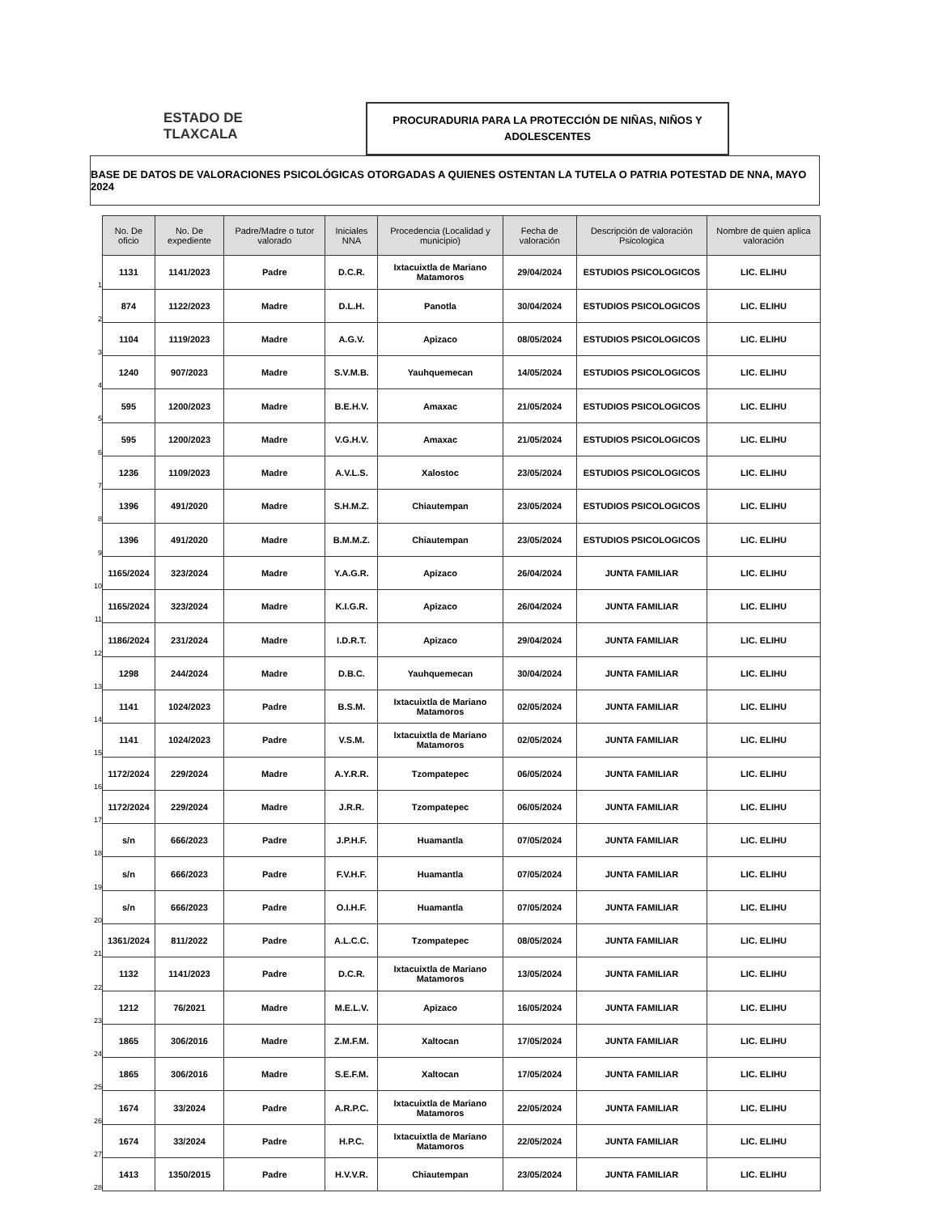ESTADO DE
TLAXCALA
PROCURADURIA PARA LA PROTECCIÓN DE NIÑAS, NIÑOS Y
ADOLESCENTES
BASE DE DATOS DE VALORACIONES PSICOLÓGICAS OTORGADAS A QUIENES OSTENTAN LA TUTELA O PATRIA POTESTAD DE NNA, MAYO 2024
1
2
3
4
5
6
7
8
9
10
11
12
13
14
15
16
17
18
19
20
21
22
23
24
25
26
27
28
| No. De oficio | No. De expediente | Padre/Madre o tutor valorado | Iniciales NNA | Procedencia (Localidad y municipio) | Fecha de valoración | Descripción de valoración Psicologica | Nombre de quien aplica valoración |
| --- | --- | --- | --- | --- | --- | --- | --- |
| 1131 | 1141/2023 | Padre | D.C.R. | Ixtacuixtla de Mariano Matamoros | 29/04/2024 | ESTUDIOS PSICOLOGICOS | LIC. ELIHU |
| 874 | 1122/2023 | Madre | D.L.H. | Panotla | 30/04/2024 | ESTUDIOS PSICOLOGICOS | LIC. ELIHU |
| 1104 | 1119/2023 | Madre | A.G.V. | Apizaco | 08/05/2024 | ESTUDIOS PSICOLOGICOS | LIC. ELIHU |
| 1240 | 907/2023 | Madre | S.V.M.B. | Yauhquemecan | 14/05/2024 | ESTUDIOS PSICOLOGICOS | LIC. ELIHU |
| 595 | 1200/2023 | Madre | B.E.H.V. | Amaxac | 21/05/2024 | ESTUDIOS PSICOLOGICOS | LIC. ELIHU |
| 595 | 1200/2023 | Madre | V.G.H.V. | Amaxac | 21/05/2024 | ESTUDIOS PSICOLOGICOS | LIC. ELIHU |
| 1236 | 1109/2023 | Madre | A.V.L.S. | Xalostoc | 23/05/2024 | ESTUDIOS PSICOLOGICOS | LIC. ELIHU |
| 1396 | 491/2020 | Madre | S.H.M.Z. | Chiautempan | 23/05/2024 | ESTUDIOS PSICOLOGICOS | LIC. ELIHU |
| 1396 | 491/2020 | Madre | B.M.M.Z. | Chiautempan | 23/05/2024 | ESTUDIOS PSICOLOGICOS | LIC. ELIHU |
| 1165/2024 | 323/2024 | Madre | Y.A.G.R. | Apizaco | 26/04/2024 | JUNTA FAMILIAR | LIC. ELIHU |
| 1165/2024 | 323/2024 | Madre | K.I.G.R. | Apizaco | 26/04/2024 | JUNTA FAMILIAR | LIC. ELIHU |
| 1186/2024 | 231/2024 | Madre | I.D.R.T. | Apizaco | 29/04/2024 | JUNTA FAMILIAR | LIC. ELIHU |
| 1298 | 244/2024 | Madre | D.B.C. | Yauhquemecan | 30/04/2024 | JUNTA FAMILIAR | LIC. ELIHU |
| 1141 | 1024/2023 | Padre | B.S.M. | Ixtacuixtla de Mariano Matamoros | 02/05/2024 | JUNTA FAMILIAR | LIC. ELIHU |
| 1141 | 1024/2023 | Padre | V.S.M. | Ixtacuixtla de Mariano Matamoros | 02/05/2024 | JUNTA FAMILIAR | LIC. ELIHU |
| 1172/2024 | 229/2024 | Madre | A.Y.R.R. | Tzompatepec | 06/05/2024 | JUNTA FAMILIAR | LIC. ELIHU |
| 1172/2024 | 229/2024 | Madre | J.R.R. | Tzompatepec | 06/05/2024 | JUNTA FAMILIAR | LIC. ELIHU |
| s/n | 666/2023 | Padre | J.P.H.F. | Huamantla | 07/05/2024 | JUNTA FAMILIAR | LIC. ELIHU |
| s/n | 666/2023 | Padre | F.V.H.F. | Huamantla | 07/05/2024 | JUNTA FAMILIAR | LIC. ELIHU |
| s/n | 666/2023 | Padre | O.I.H.F. | Huamantla | 07/05/2024 | JUNTA FAMILIAR | LIC. ELIHU |
| 1361/2024 | 811/2022 | Padre | A.L.C.C. | Tzompatepec | 08/05/2024 | JUNTA FAMILIAR | LIC. ELIHU |
| 1132 | 1141/2023 | Padre | D.C.R. | Ixtacuixtla de Mariano Matamoros | 13/05/2024 | JUNTA FAMILIAR | LIC. ELIHU |
| 1212 | 76/2021 | Madre | M.E.L.V. | Apizaco | 16/05/2024 | JUNTA FAMILIAR | LIC. ELIHU |
| 1865 | 306/2016 | Madre | Z.M.F.M. | Xaltocan | 17/05/2024 | JUNTA FAMILIAR | LIC. ELIHU |
| 1865 | 306/2016 | Madre | S.E.F.M. | Xaltocan | 17/05/2024 | JUNTA FAMILIAR | LIC. ELIHU |
| 1674 | 33/2024 | Padre | A.R.P.C. | Ixtacuixtla de Mariano Matamoros | 22/05/2024 | JUNTA FAMILIAR | LIC. ELIHU |
| 1674 | 33/2024 | Padre | H.P.C. | Ixtacuixtla de Mariano Matamoros | 22/05/2024 | JUNTA FAMILIAR | LIC. ELIHU |
| 1413 | 1350/2015 | Padre | H.V.V.R. | Chiautempan | 23/05/2024 | JUNTA FAMILIAR | LIC. ELIHU |